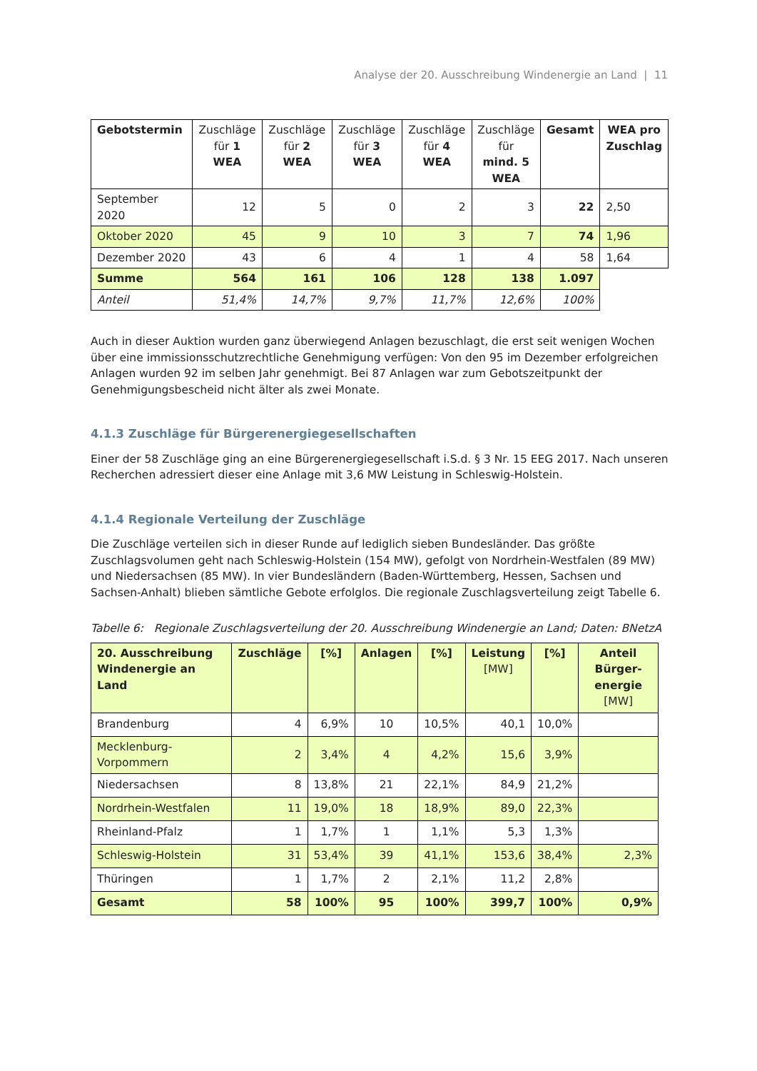Analyse der 20. Ausschreibung Windenergie an Land | 11
| Gebotstermin | Zuschläge für 1 WEA | Zuschläge für 2 WEA | Zuschläge für 3 WEA | Zuschläge für 4 WEA | Zuschläge für mind. 5 WEA | Gesamt | WEA pro Zuschlag |
| --- | --- | --- | --- | --- | --- | --- | --- |
| September 2020 | 12 | 5 | 0 | 2 | 3 | 22 | 2,50 |
| Oktober 2020 | 45 | 9 | 10 | 3 | 7 | 74 | 1,96 |
| Dezember 2020 | 43 | 6 | 4 | 1 | 4 | 58 | 1,64 |
| Summe | 564 | 161 | 106 | 128 | 138 | 1.097 | |
| Anteil | 51,4% | 14,7% | 9,7% | 11,7% | 12,6% | 100% | |
Auch in dieser Auktion wurden ganz überwiegend Anlagen bezuschlagt, die erst seit wenigen Wochen über eine immissionsschutzrechtliche Genehmigung verfügen: Von den 95 im Dezember erfolgreichen Anlagen wurden 92 im selben Jahr genehmigt. Bei 87 Anlagen war zum Gebotszeitpunkt der Genehmigungsbescheid nicht älter als zwei Monate.
4.1.3 Zuschläge für Bürgerenergiegesellschaften
Einer der 58 Zuschläge ging an eine Bürgerenergiegesellschaft i.S.d. § 3 Nr. 15 EEG 2017. Nach unseren Recherchen adressiert dieser eine Anlage mit 3,6 MW Leistung in Schleswig-Holstein.
4.1.4 Regionale Verteilung der Zuschläge
Die Zuschläge verteilen sich in dieser Runde auf lediglich sieben Bundesländer. Das größte Zuschlagsvolumen geht nach Schleswig-Holstein (154 MW), gefolgt von Nordrhein-Westfalen (89 MW) und Niedersachsen (85 MW). In vier Bundesländern (Baden-Württemberg, Hessen, Sachsen und Sachsen-Anhalt) blieben sämtliche Gebote erfolglos. Die regionale Zuschlagsverteilung zeigt Tabelle 6.
Tabelle 6: Regionale Zuschlagsverteilung der 20. Ausschreibung Windenergie an Land; Daten: BNetzA
| 20. Ausschreibung Windenergie an Land | Zuschläge | [%] | Anlagen | [%] | Leistung [MW] | [%] | Anteil Bürger-energie [MW] |
| --- | --- | --- | --- | --- | --- | --- | --- |
| Brandenburg | 4 | 6,9% | 10 | 10,5% | 40,1 | 10,0% | |
| Mecklenburg-Vorpommern | 2 | 3,4% | 4 | 4,2% | 15,6 | 3,9% | |
| Niedersachsen | 8 | 13,8% | 21 | 22,1% | 84,9 | 21,2% | |
| Nordrhein-Westfalen | 11 | 19,0% | 18 | 18,9% | 89,0 | 22,3% | |
| Rheinland-Pfalz | 1 | 1,7% | 1 | 1,1% | 5,3 | 1,3% | |
| Schleswig-Holstein | 31 | 53,4% | 39 | 41,1% | 153,6 | 38,4% | 2,3% |
| Thüringen | 1 | 1,7% | 2 | 2,1% | 11,2 | 2,8% | |
| Gesamt | 58 | 100% | 95 | 100% | 399,7 | 100% | 0,9% |